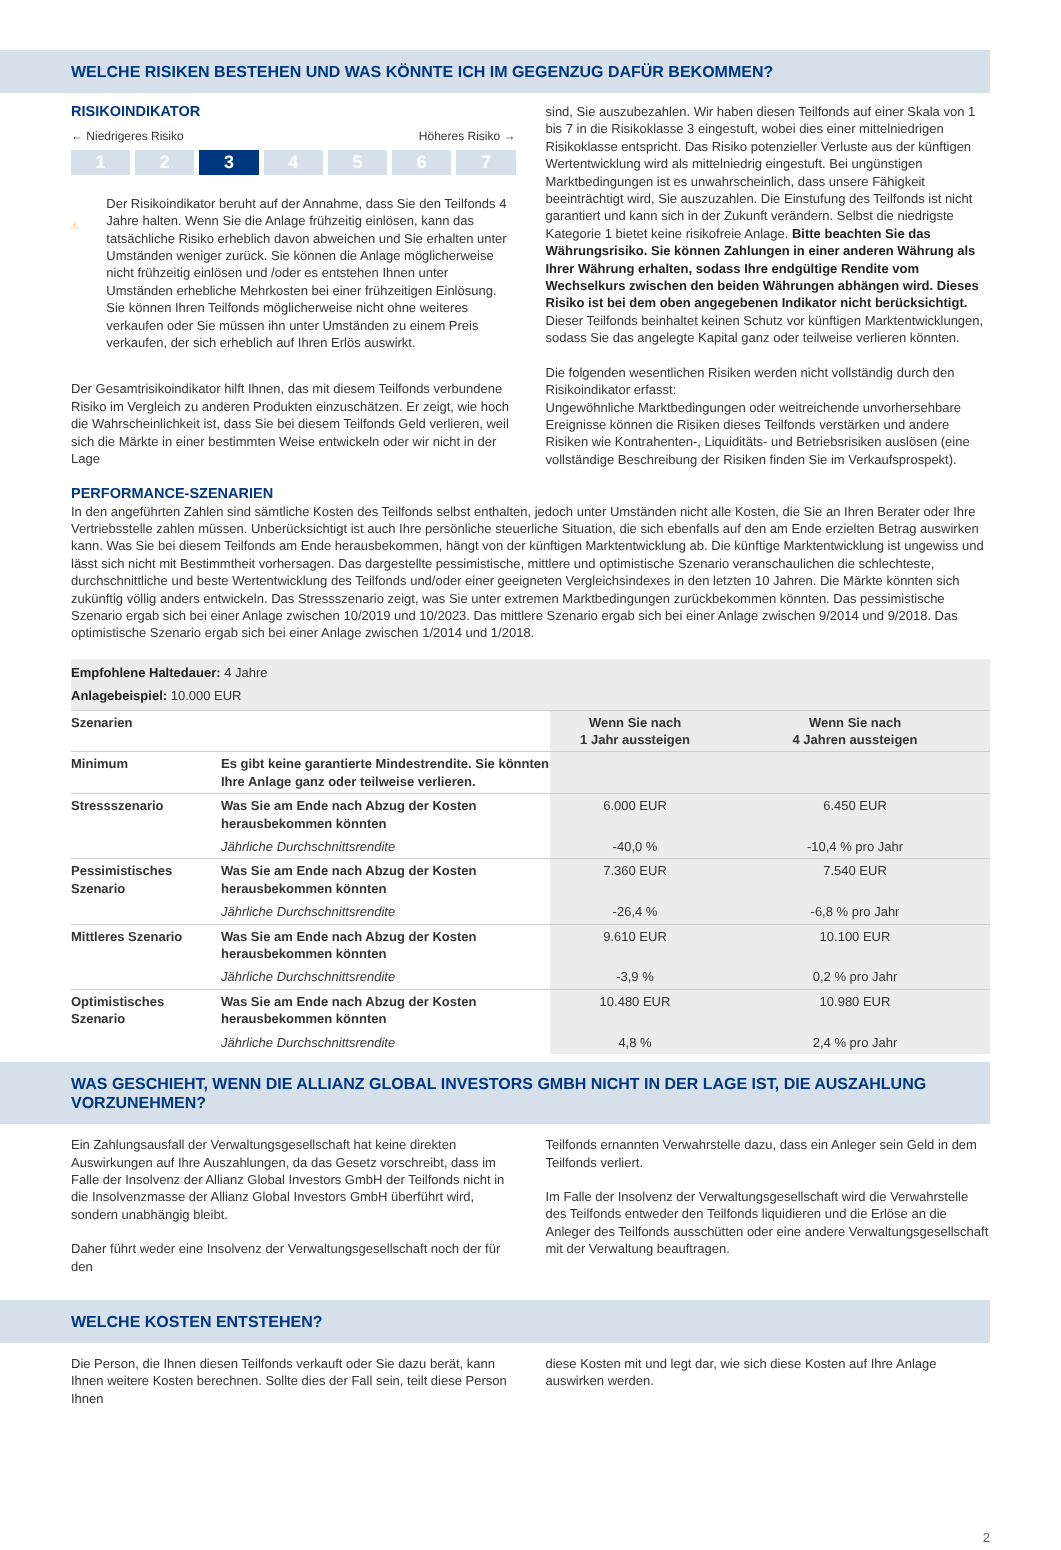WELCHE RISIKEN BESTEHEN UND WAS KÖNNTE ICH IM GEGENZUG DAFÜR BEKOMMEN?
RISIKOINDIKATOR
← Niedrigeres Risiko Höheres Risiko →
1 2 3 4567
Der Risikoindikator beruht auf der Annahme, dass Sie den Teilfonds 4 Jahre halten. Wenn Sie die Anlage frühzeitig einlösen, kann das tatsächliche Risiko erheblich davon abweichen und Sie erhalten unter Umständen weniger zurück. Sie können die Anlage möglicherweise nicht frühzeitig einlösen und /oder es entstehen Ihnen unter Umständen erhebliche Mehrkosten bei einer frühzeitigen Einlösung. Sie können Ihren Teilfonds möglicherweise nicht ohne weiteres verkaufen oder Sie müssen ihn unter Umständen zu einem Preis verkaufen, der sich erheblich auf Ihren Erlös auswirkt.
Der Gesamtrisikoindikator hilft Ihnen, das mit diesem Teilfonds verbundene Risiko im Vergleich zu anderen Produkten einzuschätzen. Er zeigt, wie hoch die Wahrscheinlichkeit ist, dass Sie bei diesem Teilfonds Geld verlieren, weil sich die Märkte in einer bestimmten Weise entwickeln oder wir nicht in der Lage
sind, Sie auszubezahlen. Wir haben diesen Teilfonds auf einer Skala von 1 bis 7 in die Risikoklasse 3 eingestuft, wobei dies einer mittelniedrigen Risikoklasse entspricht. Das Risiko potenzieller Verluste aus der künftigen Wertentwicklung wird als mittelniedrig eingestuft. Bei ungünstigen Marktbedingungen ist es unwahrscheinlich, dass unsere Fähigkeit beeinträchtigt wird, Sie auszuzahlen. Die Einstufung des Teilfonds ist nicht garantiert und kann sich in der Zukunft verändern. Selbst die niedrigste Kategorie 1 bietet keine risikofreie Anlage. Bitte beachten Sie das Währungsrisiko. Sie können Zahlungen in einer anderen Währung als Ihrer Währung erhalten, sodass Ihre endgültige Rendite vom Wechselkurs zwischen den beiden Währungen abhängen wird. Dieses Risiko ist bei dem oben angegebenen Indikator nicht berücksichtigt. Dieser Teilfonds beinhaltet keinen Schutz vor künftigen Marktentwicklungen, sodass Sie das angelegte Kapital ganz oder teilweise verlieren könnten.
Die folgenden wesentlichen Risiken werden nicht vollständig durch den Risikoindikator erfasst:
Ungewöhnliche Marktbedingungen oder weitreichende unvorhersehbare Ereignisse können die Risiken dieses Teilfonds verstärken und andere Risiken wie Kontrahenten-, Liquiditäts- und Betriebsrisiken auslösen (eine vollständige Beschreibung der Risiken finden Sie im Verkaufsprospekt).
PERFORMANCE-SZENARIEN
In den angeführten Zahlen sind sämtliche Kosten des Teilfonds selbst enthalten, jedoch unter Umständen nicht alle Kosten, die Sie an Ihren Berater oder Ihre Vertriebsstelle zahlen müssen. Unberücksichtigt ist auch Ihre persönliche steuerliche Situation, die sich ebenfalls auf den am Ende erzielten Betrag auswirken kann. Was Sie bei diesem Teilfonds am Ende herausbekommen, hängt von der künftigen Marktentwicklung ab. Die künftige Marktentwicklung ist ungewiss und lässt sich nicht mit Bestimmtheit vorhersagen. Das dargestellte pessimistische, mittlere und optimistische Szenario veranschaulichen die schlechteste, durchschnittliche und beste Wertentwicklung des Teilfonds und/oder einer geeigneten Vergleichsindexes in den letzten 10 Jahren. Die Märkte könnten sich zukünftig völlig anders entwickeln. Das Stressszenario zeigt, was Sie unter extremen Marktbedingungen zurückbekommen könnten. Das pessimistische Szenario ergab sich bei einer Anlage zwischen 10/2019 und 10/2023. Das mittlere Szenario ergab sich bei einer Anlage zwischen 9/2014 und 9/2018. Das optimistische Szenario ergab sich bei einer Anlage zwischen 1/2014 und 1/2018.
| Empfohlene Haltedauer: 4 Jahre | | | |
| Anlagebeispiel: 10.000 EUR | | | |
| Szenarien | | Wenn Sie nach 1 Jahr aussteigen | Wenn Sie nach 4 Jahren aussteigen |
| Minimum | Es gibt keine garantierte Mindestrendite. Sie könnten Ihre Anlage ganz oder teilweise verlieren. | | |
| Stressszenario | Was Sie am Ende nach Abzug der Kosten herausbekommen könnten | 6.000 EUR | 6.450 EUR |
| | Jährliche Durchschnittsrendite | -40,0 % | -10,4 % pro Jahr |
| Pessimistisches Szenario | Was Sie am Ende nach Abzug der Kosten herausbekommen könnten | 7.360 EUR | 7.540 EUR |
| | Jährliche Durchschnittsrendite | -26,4 % | -6,8 % pro Jahr |
| Mittleres Szenario | Was Sie am Ende nach Abzug der Kosten herausbekommen könnten | 9.610 EUR | 10.100 EUR |
| | Jährliche Durchschnittsrendite | -3,9 % | 0,2 % pro Jahr |
| Optimistisches Szenario | Was Sie am Ende nach Abzug der Kosten herausbekommen könnten | 10.480 EUR | 10.980 EUR |
| | Jährliche Durchschnittsrendite | 4,8 % | 2,4 % pro Jahr |
WAS GESCHIEHT, WENN DIE ALLIANZ GLOBAL INVESTORS GMBH NICHT IN DER LAGE IST, DIE AUSZAHLUNG VORZUNEHMEN?
Ein Zahlungsausfall der Verwaltungsgesellschaft hat keine direkten Auswirkungen auf Ihre Auszahlungen, da das Gesetz vorschreibt, dass im Falle der Insolvenz der Allianz Global Investors GmbH der Teilfonds nicht in die Insolvenzmasse der Allianz Global Investors GmbH überführt wird, sondern unabhängig bleibt.
Daher führt weder eine Insolvenz der Verwaltungsgesellschaft noch der für den
Teilfonds ernannten Verwahrstelle dazu, dass ein Anleger sein Geld in dem Teilfonds verliert.
Im Falle der Insolvenz der Verwaltungsgesellschaft wird die Verwahrstelle des Teilfonds entweder den Teilfonds liquidieren und die Erlöse an die Anleger des Teilfonds ausschütten oder eine andere Verwaltungsgesellschaft mit der Verwaltung beauftragen.
WELCHE KOSTEN ENTSTEHEN?
Die Person, die Ihnen diesen Teilfonds verkauft oder Sie dazu berät, kann Ihnen weitere Kosten berechnen. Sollte dies der Fall sein, teilt diese Person Ihnen
diese Kosten mit und legt dar, wie sich diese Kosten auf Ihre Anlage auswirken werden.
2